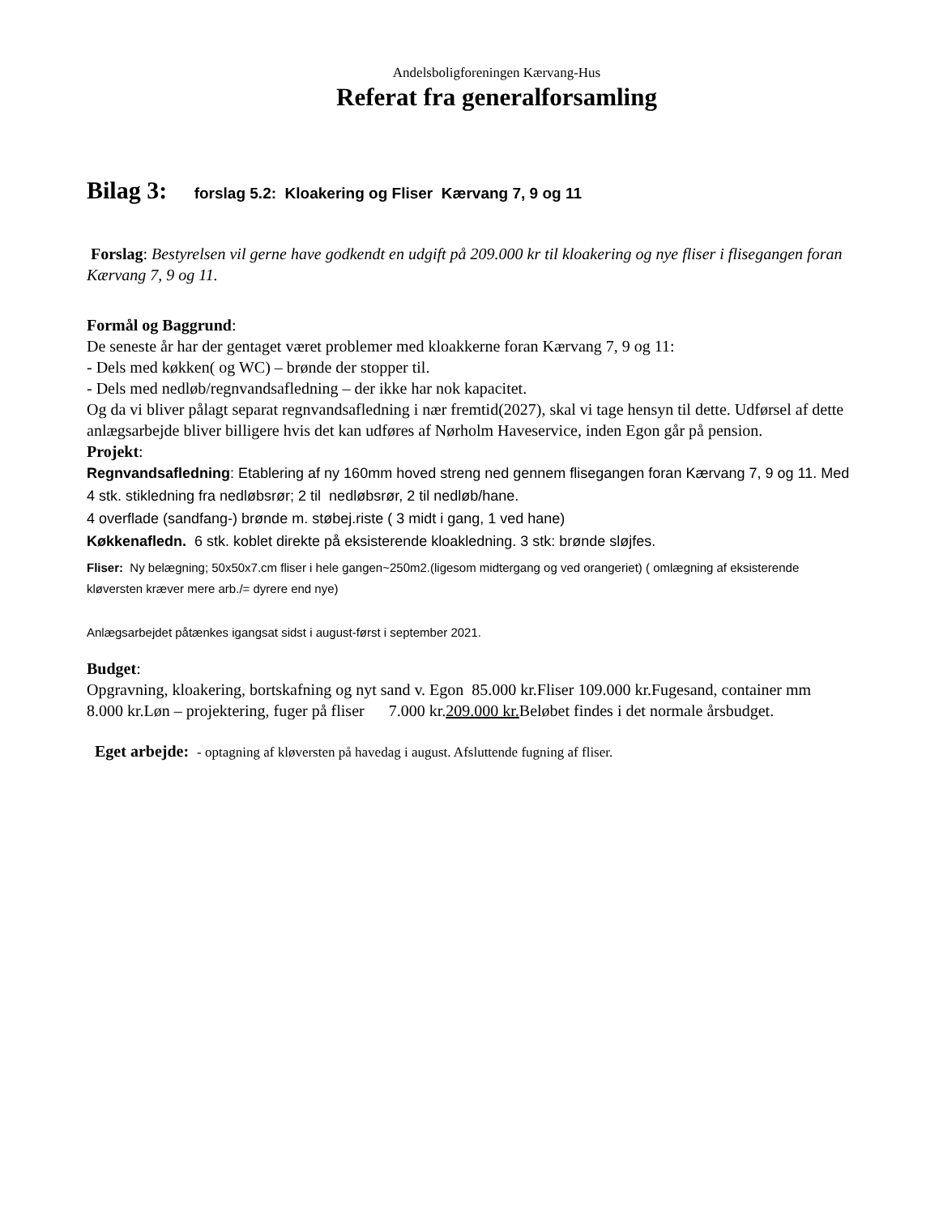Andelsboligforeningen Kærvang-Hus
Referat fra generalforsamling
Bilag 3: forslag 5.2: Kloakering og Fliser Kærvang 7, 9 og 11
Forslag: Bestyrelsen vil gerne have godkendt en udgift på 209.000 kr til kloakering og nye fliser i flisegangen foran Kærvang 7, 9 og 11.
Formål og Baggrund:
De seneste år har der gentaget været problemer med kloakkerne foran Kærvang 7, 9 og 11:
- Dels med køkken( og WC) – brønde der stopper til.
- Dels med nedløb/regnvandsafledning – der ikke har nok kapacitet.
Og da vi bliver pålagt separat regnvandsafledning i nær fremtid(2027), skal vi tage hensyn til dette. Udførsel af dette anlægsarbejde bliver billigere hvis det kan udføres af Nørholm Haveservice, inden Egon går på pension.
Projekt:
Regnvandsafledning: Etablering af ny 160mm hoved streng ned gennem flisegangen foran Kærvang 7, 9 og 11. Med 4 stk. stikledning fra nedløbsrør; 2 til nedløbsrør, 2 til nedløb/hane.
4 overflade (sandfang-) brønde m. støbej.riste ( 3 midt i gang, 1 ved hane)
Køkkenafledn. 6 stk. koblet direkte på eksisterende kloakledning. 3 stk: brønde sløjfes.
Fliser: Ny belægning; 50x50x7.cm fliser i hele gangen~250m2.(ligesom midtergang og ved orangeriet) ( omlægning af eksisterende kløversten kræver mere arb./= dyrere end nye)
Anlægsarbejdet påtænkes igangsat sidst i august-først i september 2021.
Budget:
Opgravning, kloakering, bortskafning og nyt sand v. Egon 85.000 kr.Fliser 109.000 kr.Fugesand, container mm 8.000 kr.Løn – projektering, fuger på fliser 7.000 kr.209.000 kr. Beløbet findes i det normale årsbudget.
Eget arbejde: - optagning af kløversten på havedag i august. Afsluttende fugning af fliser.